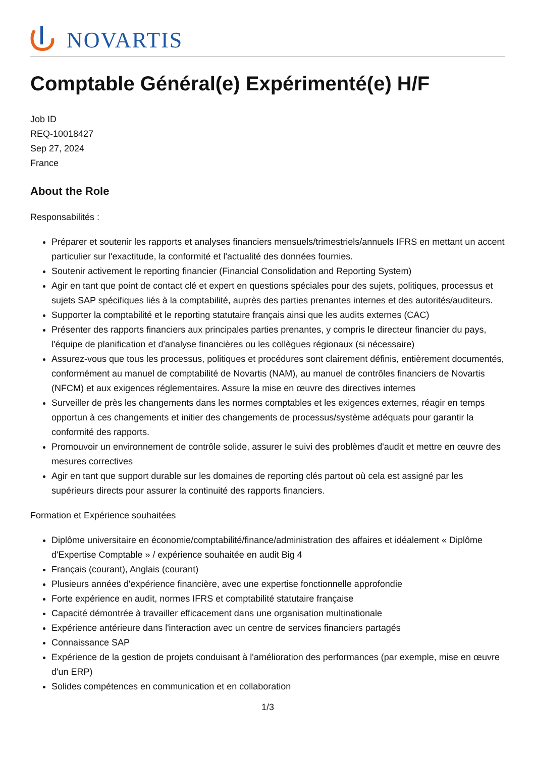NOVARTIS
Comptable Général(e) Expérimenté(e) H/F
Job ID
REQ-10018427
Sep 27, 2024
France
About the Role
Responsabilités :
Préparer et soutenir les rapports et analyses financiers mensuels/trimestriels/annuels IFRS en mettant un accent particulier sur l'exactitude, la conformité et l'actualité des données fournies.
Soutenir activement le reporting financier (Financial Consolidation and Reporting System)
Agir en tant que point de contact clé et expert en questions spéciales pour des sujets, politiques, processus et sujets SAP spécifiques liés à la comptabilité, auprès des parties prenantes internes et des autorités/auditeurs.
Supporter la comptabilité et le reporting statutaire français ainsi que les audits externes (CAC)
Présenter des rapports financiers aux principales parties prenantes, y compris le directeur financier du pays, l'équipe de planification et d'analyse financières ou les collègues régionaux (si nécessaire)
Assurez-vous que tous les processus, politiques et procédures sont clairement définis, entièrement documentés, conformément au manuel de comptabilité de Novartis (NAM), au manuel de contrôles financiers de Novartis (NFCM) et aux exigences réglementaires. Assure la mise en œuvre des directives internes
Surveiller de près les changements dans les normes comptables et les exigences externes, réagir en temps opportun à ces changements et initier des changements de processus/système adéquats pour garantir la conformité des rapports.
Promouvoir un environnement de contrôle solide, assurer le suivi des problèmes d'audit et mettre en œuvre des mesures correctives
Agir en tant que support durable sur les domaines de reporting clés partout où cela est assigné par les supérieurs directs pour assurer la continuité des rapports financiers.
Formation et Expérience souhaitées
Diplôme universitaire en économie/comptabilité/finance/administration des affaires et idéalement « Diplôme d'Expertise Comptable » / expérience souhaitée en audit Big 4
Français (courant), Anglais (courant)
Plusieurs années d'expérience financière, avec une expertise fonctionnelle approfondie
Forte expérience en audit, normes IFRS et comptabilité statutaire française
Capacité démontrée à travailler efficacement dans une organisation multinationale
Expérience antérieure dans l'interaction avec un centre de services financiers partagés
Connaissance SAP
Expérience de la gestion de projets conduisant à l'amélioration des performances (par exemple, mise en œuvre d'un ERP)
Solides compétences en communication et en collaboration
1/3